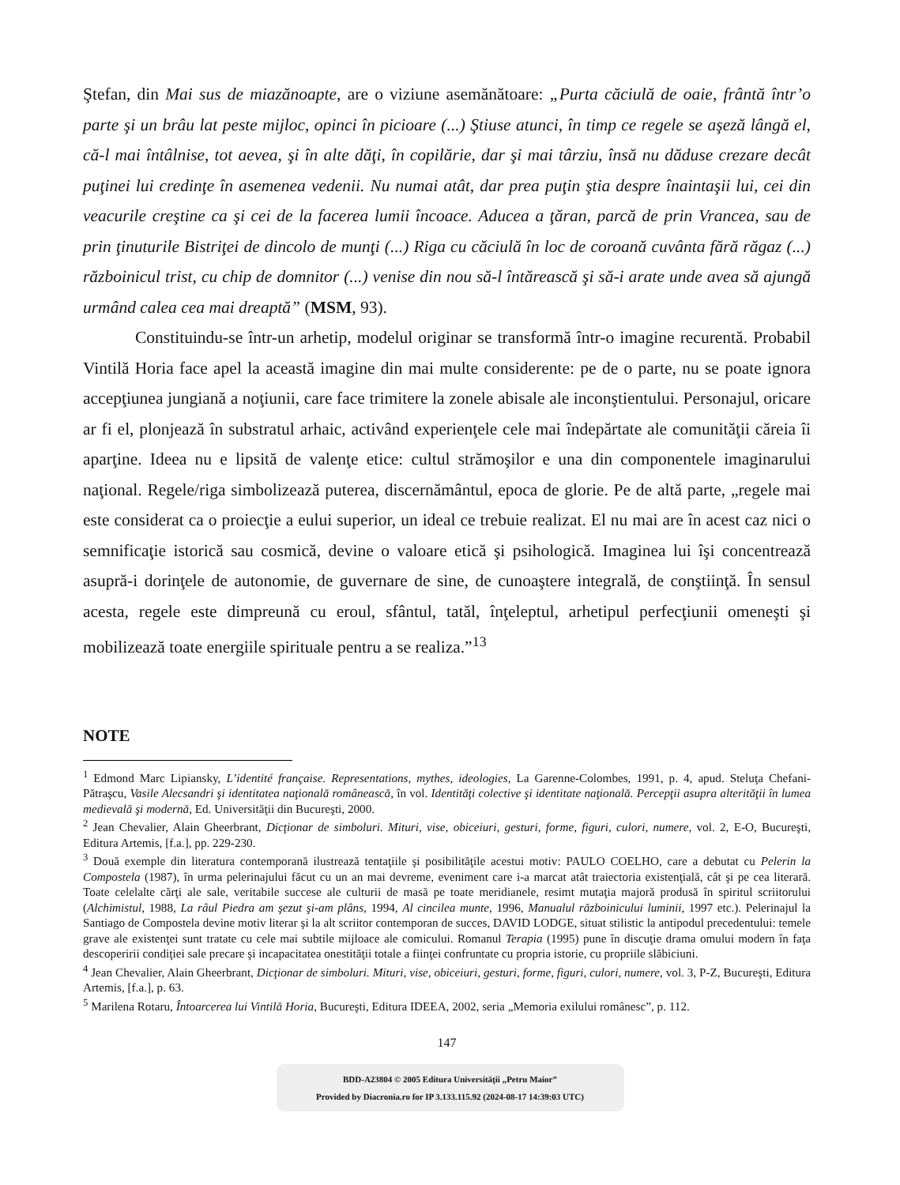Ştefan, din Mai sus de miazănoapte, are o viziune asemănătoare: „Purta căciulă de oaie, frântă într’o parte şi un brâu lat peste mijloc, opinci în picioare (...) Ştiuse atunci, în timp ce regele se aşeză lângă el, că-l mai întâlnise, tot aevea, şi în alte dăţi, în copilărie, dar şi mai târziu, însă nu dăduse crezare decât puţinei lui credinţe în asemenea vedenii. Nu numai atât, dar prea puţin ştia despre înaintaşii lui, cei din veacurile creştine ca şi cei de la facerea lumii încoace. Aducea a ţăran, parcă de prin Vrancea, sau de prin ţinuturile Bistriţei de dincolo de munţi (...) Riga cu căciulă în loc de coroană cuvânta fără răgaz (...) războinicul trist, cu chip de domnitor (...) venise din nou să-l întărească şi să-i arate unde avea să ajungă urmând calea cea mai dreaptă” (MSM, 93).
Constituindu-se într-un arhetip, modelul originar se transformă într-o imagine recurentă. Probabil Vintilă Horia face apel la această imagine din mai multe considerente: pe de o parte, nu se poate ignora accepţiunea jungiană a noţiunii, care face trimitere la zonele abisale ale inconştientului. Personajul, oricare ar fi el, plonjează în substratul arhaic, activând experienţele cele mai îndepărtate ale comunităţii căreia îi aparţine. Ideea nu e lipsită de valenţe etice: cultul strămoşilor e una din componentele imaginarului naţional. Regele/riga simbolizează puterea, discernământul, epoca de glorie. Pe de altă parte, „regele mai este considerat ca o proiecţie a eului superior, un ideal ce trebuie realizat. El nu mai are în acest caz nici o semnificaţie istorică sau cosmică, devine o valoare etică şi psihologică. Imaginea lui îşi concentrează asupră-i dorinţele de autonomie, de guvernare de sine, de cunoaştere integrală, de conştiinţă. În sensul acesta, regele este dimpreună cu eroul, sfântul, tatăl, înţeleptul, arhetipul perfecţiunii omeneşti şi mobilizează toate energiile spirituale pentru a se realiza.”<sup>13</sup>
NOTE
<sup>1</sup> Edmond Marc Lipiansky, L’identité française. Representations, mythes, ideologies, La Garenne-Colombes, 1991, p. 4, apud. Steluţa Chefani-Pătraşcu, Vasile Alecsandri şi identitatea naţională românească, în vol. Identităţi colective şi identitate naţională. Percepţii asupra alterităţii în lumea medievală şi modernă, Ed. Universităţii din Bucureşti, 2000.
<sup>2</sup> Jean Chevalier, Alain Gheerbrant, Dicţionar de simboluri. Mituri, vise, obiceiuri, gesturi, forme, figuri, culori, numere, vol. 2, E-O, Bucureşti, Editura Artemis, [f.a.], pp. 229-230.
<sup>3</sup> Două exemple din literatura contemporană ilustrează tentaţiile şi posibilităţile acestui motiv: PAULO COELHO, care a debutat cu Pelerin la Compostela (1987), în urma pelerinajului făcut cu un an mai devreme, eveniment care i-a marcat atât traiectoria existenţială, cât şi pe cea literară. Toate celelalte cărţi ale sale, veritabile succese ale culturii de masă pe toate meridianele, resimt mutaţia majoră produsă în spiritul scriitorului (Alchimistul, 1988, La râul Piedra am şezut şi-am plâns, 1994, Al cincilea munte, 1996, Manualul războinicului luminii, 1997 etc.). Pelerinajul la Santiago de Compostela devine motiv literar şi la alt scriitor contemporan de succes, DAVID LODGE, situat stilistic la antipodul precedentului: temele grave ale existenţei sunt tratate cu cele mai subtile mijloace ale comicului. Romanul Terapia (1995) pune în discuţie drama omului modern în faţa descoperirii condiţiei sale precare şi incapacitatea onestităţii totale a fiinţei confruntate cu propria istorie, cu propriile slăbiciuni.
<sup>4</sup> Jean Chevalier, Alain Gheerbrant, Dicţionar de simboluri. Mituri, vise, obiceiuri, gesturi, forme, figuri, culori, numere, vol. 3, P-Z, Bucureşti, Editura Artemis, [f.a.], p. 63.
<sup>5</sup> Marilena Rotaru, Întoarcerea lui Vintilă Horia, Bucureşti, Editura IDEEA, 2002, seria „Memoria exilului românesc”, p. 112.
147
BDD-A23804 © 2005 Editura Universităţii „Petru Maior”
Provided by Diacronia.ro for IP 3.133.115.92 (2024-08-17 14:39:03 UTC)